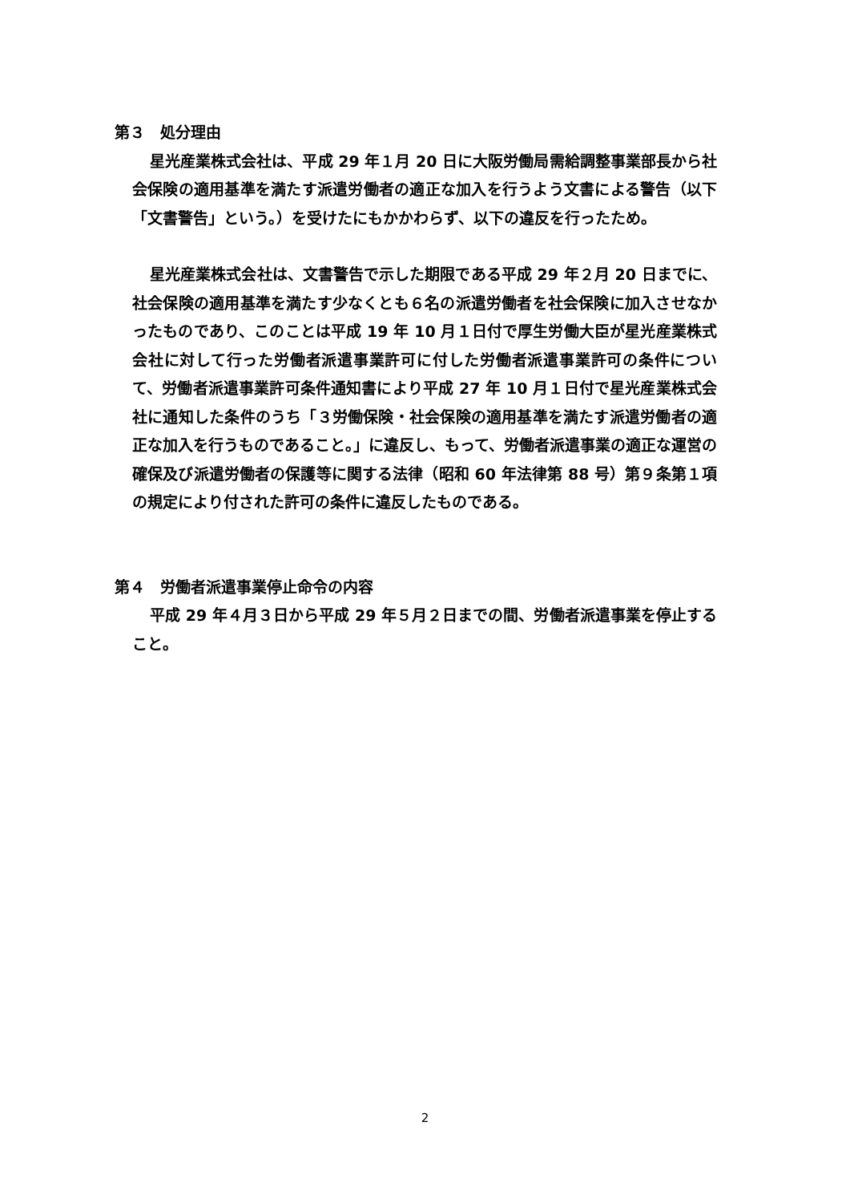第３　処分理由
星光産業株式会社は、平成 29 年１月 20 日に大阪労働局需給調整事業部長から社会保険の適用基準を満たす派遣労働者の適正な加入を行うよう文書による警告（以下「文書警告」という。）を受けたにもかかわらず、以下の違反を行ったため。
星光産業株式会社は、文書警告で示した期限である平成 29 年２月 20 日までに、社会保険の適用基準を満たす少なくとも６名の派遣労働者を社会保険に加入させなかったものであり、このことは平成 19 年 10 月１日付で厚生労働大臣が星光産業株式会社に対して行った労働者派遣事業許可に付した労働者派遣事業許可の条件について、労働者派遣事業許可条件通知書により平成 27 年 10 月１日付で星光産業株式会社に通知した条件のうち「３労働保険・社会保険の適用基準を満たす派遣労働者の適正な加入を行うものであること。」に違反し、もって、労働者派遣事業の適正な運営の確保及び派遣労働者の保護等に関する法律（昭和 60 年法律第 88 号）第９条第１項の規定により付された許可の条件に違反したものである。
第４　労働者派遣事業停止命令の内容
平成 29 年４月３日から平成 29 年５月２日までの間、労働者派遣事業を停止すること。
2